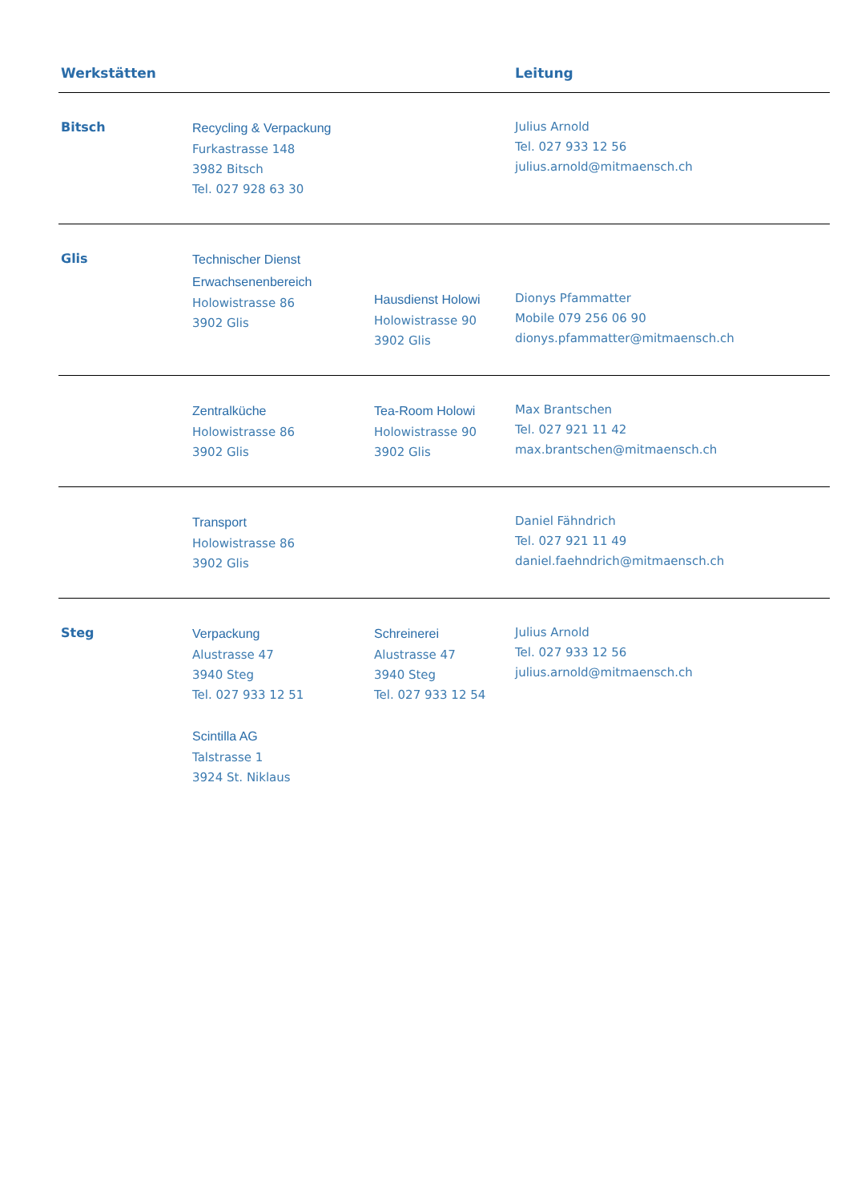| Werkstätten | | | Leitung |
| --- | --- | --- | --- |
| Bitsch | Recycling & Verpackung Furkastrasse 148 3982 Bitsch Tel. 027 928 63 30 | | Julius Arnold Tel. 027 933 12 56 julius.arnold@mitmaensch.ch |
| Glis | Technischer Dienst Erwachsenenbereich Holowistrasse 86 3902 Glis | Hausdienst Holowi Holowistrasse 90 3902 Glis | Dionys Pfammatter Mobile 079 256 06 90 dionys.pfammatter@mitmaensch.ch |
| | Zentralküche Holowistrasse 86 3902 Glis | Tea-Room Holowi Holowistrasse 90 3902 Glis | Max Brantschen Tel. 027 921 11 42 max.brantschen@mitmaensch.ch |
| | Transport Holowistrasse 86 3902 Glis | | Daniel Fähndrich Tel. 027 921 11 49 daniel.faehndrich@mitmaensch.ch |
| Steg | Verpackung Alustrasse 47 3940 Steg Tel. 027 933 12 51 Scintilla AG Talstrasse 1 3924 St. Niklaus | Schreinerei Alustrasse 47 3940 Steg Tel. 027 933 12 54 | Julius Arnold Tel. 027 933 12 56 julius.arnold@mitmaensch.ch |